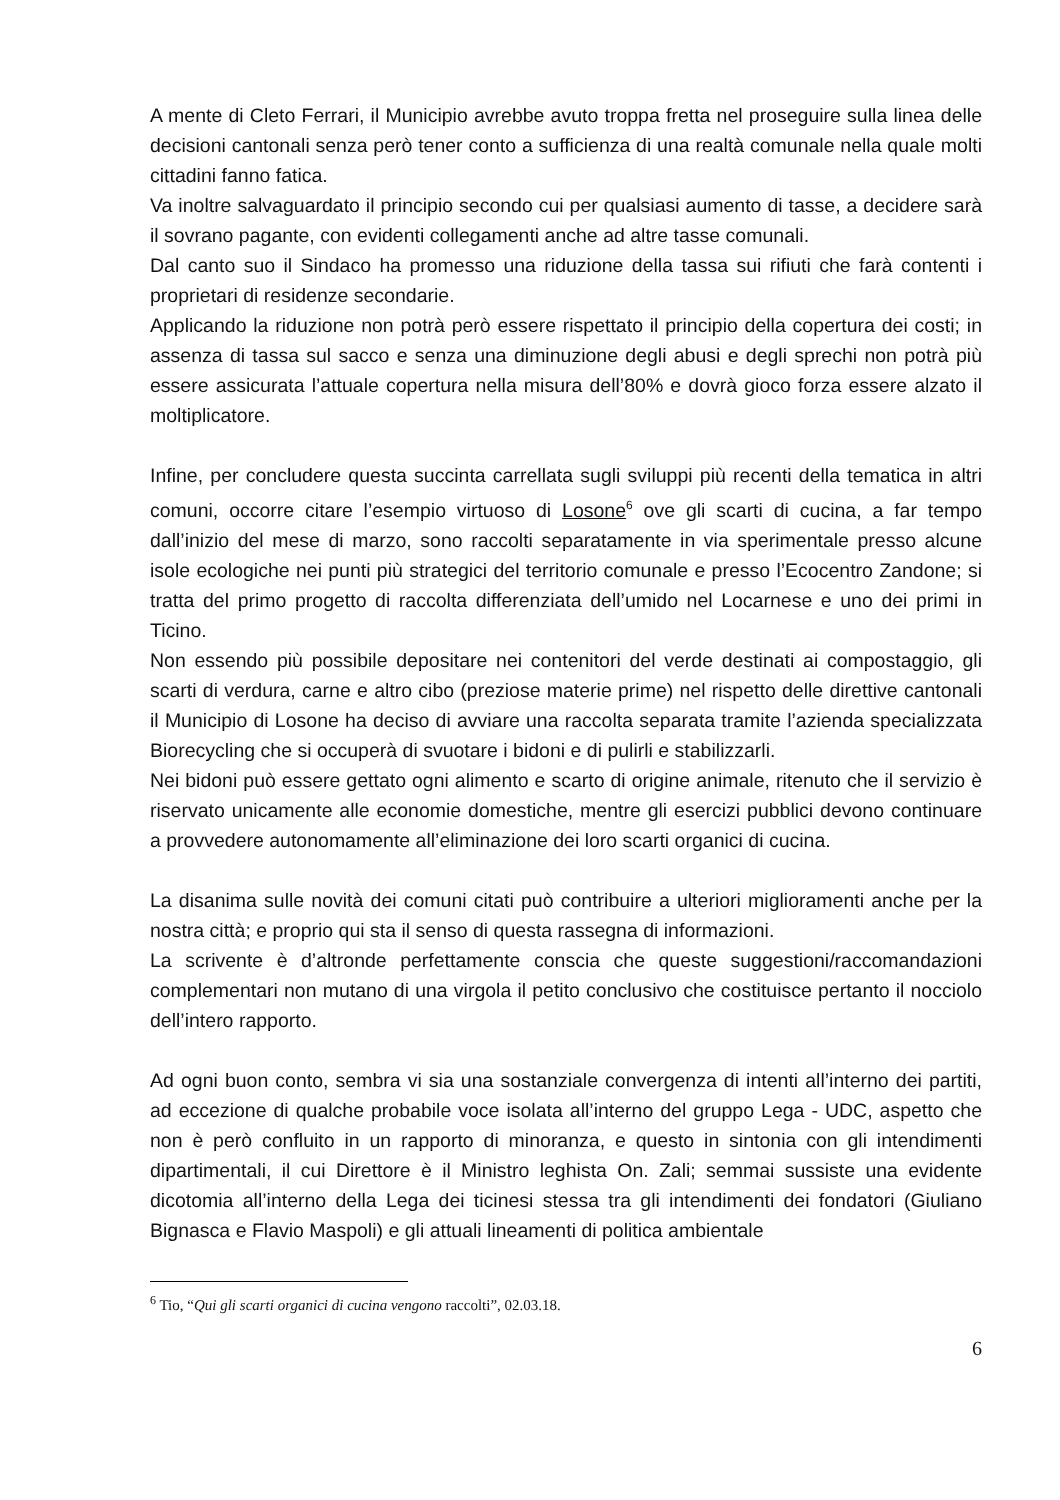A mente di Cleto Ferrari, il Municipio avrebbe avuto troppa fretta nel proseguire sulla linea delle decisioni cantonali senza però tener conto a sufficienza di una realtà comunale nella quale molti cittadini fanno fatica.
Va inoltre salvaguardato il principio secondo cui per qualsiasi aumento di tasse, a decidere sarà il sovrano pagante, con evidenti collegamenti anche ad altre tasse comunali.
Dal canto suo il Sindaco ha promesso una riduzione della tassa sui rifiuti che farà contenti i proprietari di residenze secondarie.
Applicando la riduzione non potrà però essere rispettato il principio della copertura dei costi; in assenza di tassa sul sacco e senza una diminuzione degli abusi e degli sprechi non potrà più essere assicurata l’attuale copertura nella misura dell’80% e dovrà gioco forza essere alzato il moltiplicatore.
Infine, per concludere questa succinta carrellata sugli sviluppi più recenti della tematica in altri comuni, occorre citare l’esempio virtuoso di Losone<sup>6</sup> ove gli scarti di cucina, a far tempo dall’inizio del mese di marzo, sono raccolti separatamente in via sperimentale presso alcune isole ecologiche nei punti più strategici del territorio comunale e presso l’Ecocentro Zandone; si tratta del primo progetto di raccolta differenziata dell’umido nel Locarnese e uno dei primi in Ticino.
Non essendo più possibile depositare nei contenitori del verde destinati ai compostaggio, gli scarti di verdura, carne e altro cibo (preziose materie prime) nel rispetto delle direttive cantonali il Municipio di Losone ha deciso di avviare una raccolta separata tramite l’azienda specializzata Biorecycling che si occuperà di svuotare i bidoni e di pulirli e stabilizzarli.
Nei bidoni può essere gettato ogni alimento e scarto di origine animale, ritenuto che il servizio è riservato unicamente alle economie domestiche, mentre gli esercizi pubblici devono continuare a provvedere autonomamente all’eliminazione dei loro scarti organici di cucina.
La disanima sulle novità dei comuni citati può contribuire a ulteriori miglioramenti anche per la nostra città; e proprio qui sta il senso di questa rassegna di informazioni.
La scrivente è d’altronde perfettamente conscia che queste suggestioni/raccomandazioni complementari non mutano di una virgola il petito conclusivo che costituisce pertanto il nocciolo dell’intero rapporto.
Ad ogni buon conto, sembra vi sia una sostanziale convergenza di intenti all’interno dei partiti, ad eccezione di qualche probabile voce isolata all’interno del gruppo Lega - UDC, aspetto che non è però confluito in un rapporto di minoranza, e questo in sintonia con gli intendimenti dipartimentali, il cui Direttore è il Ministro leghista On. Zali; semmai sussiste una evidente dicotomia all’interno della Lega dei ticinesi stessa tra gli intendimenti dei fondatori (Giuliano Bignasca e Flavio Maspoli) e gli attuali lineamenti di politica ambientale
<sup>6</sup> Tio, “Qui gli scarti organici di cucina vengono raccolti”, 02.03.18.
6